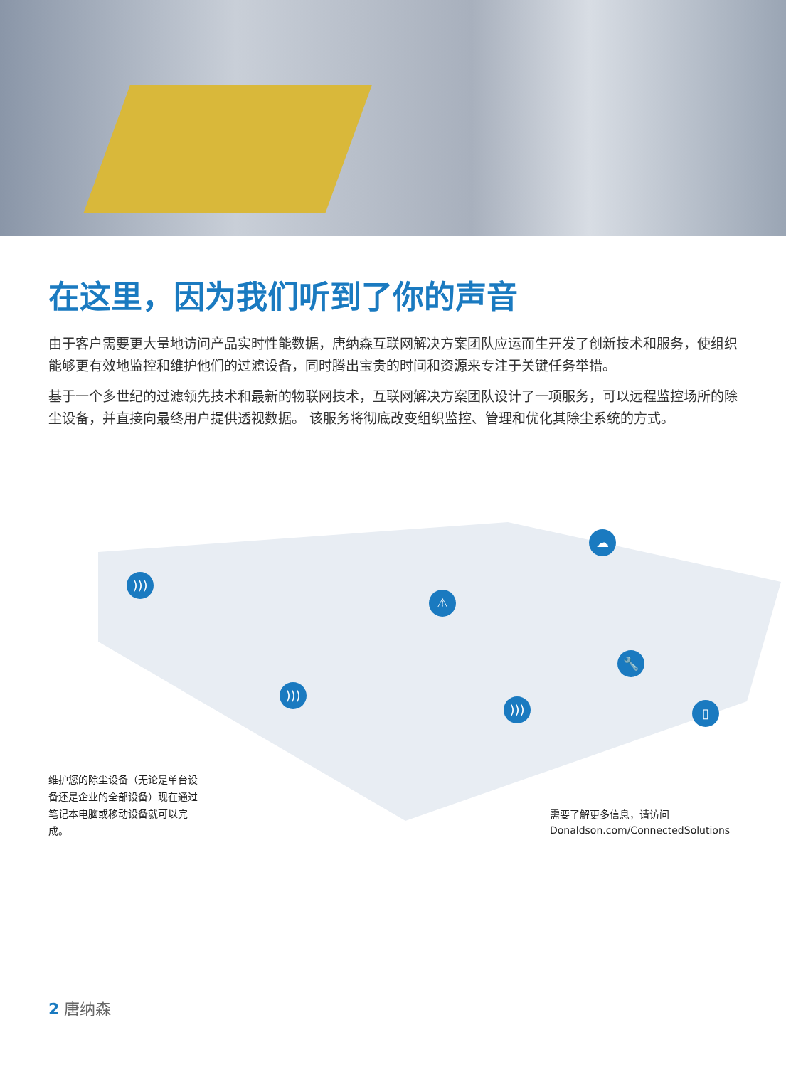在这里，因为我们听到了你的声音
由于客户需要更大量地访问产品实时性能数据，唐纳森互联网解决方案团队应运而生开发了创新技术和服务，使组织能够更有效地监控和维护他们的过滤设备，同时腾出宝贵的时间和资源来专注于关键任务举措。
基于一个多世纪的过滤领先技术和最新的物联网技术，互联网解决方案团队设计了一项服务，可以远程监控场所的除尘设备，并直接向最终用户提供透视数据。 该服务将彻底改变组织监控、管理和优化其除尘系统的方式。
)))
⚠
☁
🔧
▯
)))
)))
维护您的除尘设备（无论是单台设备还是企业的全部设备）现在通过笔记本电脑或移动设备就可以完成。
需要了解更多信息，请访问
Donaldson.com/ConnectedSolutions
2 唐纳森